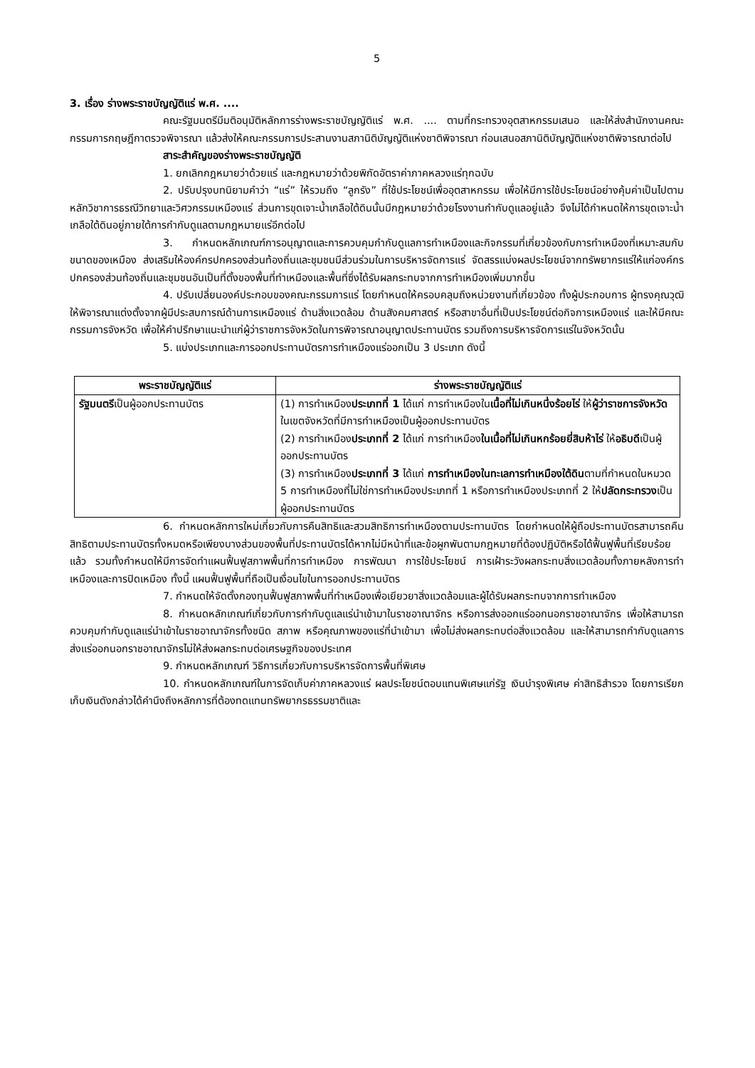5
3. เรื่อง ร่างพระราชบัญญัติแร่ พ.ศ. ....
คณะรัฐมนตรีมีมติอนุมัติหลักการร่างพระราชบัญญัติแร่ พ.ศ. .... ตามที่กระทรวงอุตสาหกรรมเสนอ และให้ส่งสำนักงานคณะกรรมการกฤษฎีกาตรวจพิจารณา แล้วส่งให้คณะกรรมการประสานงานสภานิติบัญญัติแห่งชาติพิจารณา ก่อนเสนอสภานิติบัญญัติแห่งชาติพิจารณาต่อไป
สาระสำคัญของร่างพระราชบัญญัติ
1. ยกเลิกกฎหมายว่าด้วยแร่ และกฎหมายว่าด้วยพิกัดอัตราค่าภาคหลวงแร่ทุกฉบับ
2. ปรับปรุงบทนิยามคำว่า “แร่” ให้รวมถึง “ลูกรัง” ที่ใช้ประโยชน์เพื่ออุตสาหกรรม เพื่อให้มีการใช้ประโยชน์อย่างคุ้มค่าเป็นไปตามหลักวิชาการธรณีวิทยาและวิศวกรรมเหมืองแร่ ส่วนการขุดเจาะน้ำเกลือใต้ดินนั้นมีกฎหมายว่าด้วยโรงงานกำกับดูแลอยู่แล้ว จึงไม่ได้กำหนดให้การขุดเจาะน้ำเกลือใต้ดินอยู่ภายใต้การกำกับดูแลตามกฎหมายแร่อีกต่อไป
3. กำหนดหลักเกณฑ์การอนุญาตและการควบคุมกำกับดูแลการทำเหมืองและกิจกรรมที่เกี่ยวข้องกับการทำเหมืองที่เหมาะสมกับขนาดของเหมือง ส่งเสริมให้องค์กรปกครองส่วนท้องถิ่นและชุมชนมีส่วนร่วมในการบริหารจัดการแร่ จัดสรรแบ่งผลประโยชน์จากทรัพยากรแร่ให้แก่องค์กรปกครองส่วนท้องถิ่นและชุมชนอันเป็นที่ตั้งของพื้นที่ทำเหมืองและพื้นที่ซึ่งได้รับผลกระทบจากการทำเหมืองเพิ่มมากขึ้น
4. ปรับเปลี่ยนองค์ประกอบของคณะกรรมการแร่ โดยกำหนดให้ครอบคลุมถึงหน่วยงานที่เกี่ยวข้อง ทั้งผู้ประกอบการ ผู้ทรงคุณวุฒิให้พิจารณาแต่งตั้งจากผู้มีประสบการณ์ด้านการเหมืองแร่ ด้านสิ่งแวดล้อม ด้านสังคมศาสตร์ หรือสาขาอื่นที่เป็นประโยชน์ต่อกิจการเหมืองแร่ และให้มีคณะกรรมการจังหวัด เพื่อให้คำปรึกษาแนะนำแก่ผู้ว่าราชการจังหวัดในการพิจารณาอนุญาตประทานบัตร รวมถึงการบริหารจัดการแร่ในจังหวัดนั้น
5. แบ่งประเภทและการออกประทานบัตรการทำเหมืองแร่ออกเป็น 3 ประเภท ดังนี้
| พระราชบัญญัติแร่ | ร่างพระราชบัญญัติแร่ |
| --- | --- |
| รัฐมนตรี เป็นผู้ออกประทานบัตร | (1) การทำเหมือง ประเภทที่ 1 ได้แก่ การทำเหมืองใน เนื้อที่ไม่เกินหนึ่งร้อยไร่ ให้ ผู้ว่าราชการจังหวัด ในเขตจังหวัดที่มีการทำเหมืองเป็นผู้ออกประทานบัตร (2) การทำเหมือง ประเภทที่ 2 ได้แก่ การทำเหมือง ในเนื้อที่ไม่เกินหกร้อยยี่สิบห้าไร่ ให้ อธิบดี เป็นผู้ออกประทานบัตร (3) การทำเหมือง ประเภทที่ 3 ได้แก่ การทำเหมืองในทะเลการทำเหมืองใต้ดิน ตามที่กำหนดในหมวด 5 การทำเหมืองที่ไม่ใช่การทำเหมืองประเภทที่ 1 หรือการทำเหมืองประเภทที่ 2 ให้ ปลัดกระทรวง เป็นผู้ออกประทานบัตร |
6. กำหนดหลักการใหม่เกี่ยวกับการคืนสิทธิและสวมสิทธิการทำเหมืองตามประทานบัตร โดยกำหนดให้ผู้ถือประทานบัตรสามารถคืนสิทธิตามประทานบัตรทั้งหมดหรือเพียงบางส่วนของพื้นที่ประทานบัตรได้หากไม่มีหน้าที่และข้อผูกพันตามกฎหมายที่ต้องปฏิบัติหรือได้ฟื้นฟูพื้นที่เรียบร้อยแล้ว รวมทั้งกำหนดให้มีการจัดทำแผนฟื้นฟูสภาพพื้นที่การทำเหมือง การพัฒนา การใช้ประโยชน์ การเฝ้าระวังผลกระทบสิ่งแวดล้อมทั้งภายหลังการทำเหมืองและการปิดเหมือง ทั้งนี้ แผนฟื้นฟูพื้นที่ถือเป็นเงื่อนไขในการออกประทานบัตร
7. กำหนดให้จัดตั้งกองทุนฟื้นฟูสภาพพื้นที่ทำเหมืองเพื่อเยียวยาสิ่งแวดล้อมและผู้ได้รับผลกระทบจากการทำเหมือง
8. กำหนดหลักเกณฑ์เกี่ยวกับการกำกับดูแลแร่นำเข้ามาในราชอาณาจักร หรือการส่งออกแร่ออกนอกราชอาณาจักร เพื่อให้สามารถควบคุมกำกับดูแลแร่นำเข้าในราชอาณาจักรทั้งชนิด สภาพ หรือคุณภาพของแร่ที่นำเข้ามา เพื่อไม่ส่งผลกระทบต่อสิ่งแวดล้อม และให้สามารถกำกับดูแลการส่งแร่ออกนอกราชอาณาจักรไม่ให้ส่งผลกระทบต่อเศรษฐกิจของประเทศ
9. กำหนดหลักเกณฑ์ วิธีการเกี่ยวกับการบริหารจัดการพื้นที่พิเศษ
10. กำหนดหลักเกณฑ์ในการจัดเก็บค่าภาคหลวงแร่ ผลประโยชน์ตอบแทนพิเศษแก่รัฐ เงินบำรุงพิเศษ ค่าสิทธิสำรวจ โดยการเรียกเก็บเงินดังกล่าวได้คำนึงถึงหลักการที่ต้องทดแทนทรัพยากรธรรมชาติและ